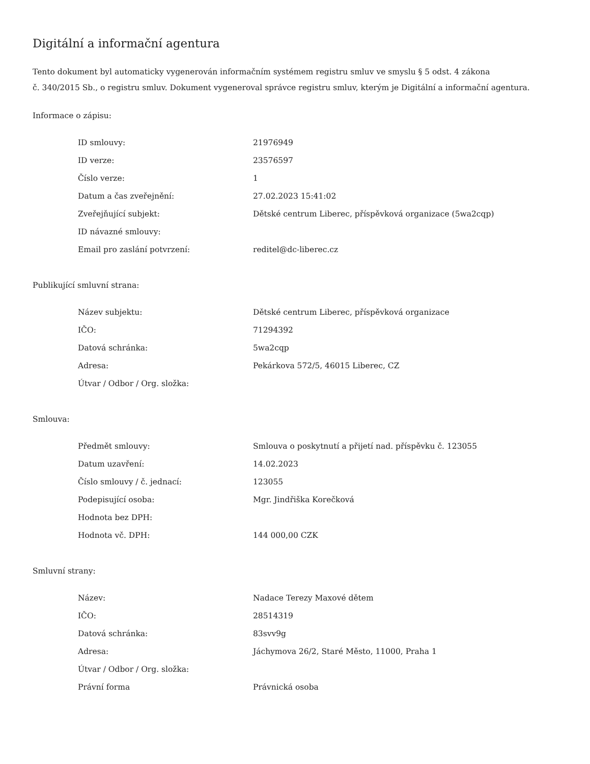Digitální a informační agentura
Tento dokument byl automaticky vygenerován informačním systémem registru smluv ve smyslu § 5 odst. 4 zákona
č. 340/2015 Sb., o registru smluv. Dokument vygeneroval správce registru smluv, kterým je Digitální a informační agentura.
Informace o zápisu:
| ID smlouvy: | 21976949 |
| ID verze: | 23576597 |
| Číslo verze: | 1 |
| Datum a čas zveřejnění: | 27.02.2023 15:41:02 |
| Zveřejňující subjekt: | Dětské centrum Liberec, příspěvková organizace (5wa2cqp) |
| ID návazné smlouvy: | |
| Email pro zaslání potvrzení: | reditel@dc-liberec.cz |
Publikující smluvní strana:
| Název subjektu: | Dětské centrum Liberec, příspěvková organizace |
| IČO: | 71294392 |
| Datová schránka: | 5wa2cqp |
| Adresa: | Pekárkova 572/5, 46015 Liberec, CZ |
| Útvar / Odbor / Org. složka: | |
Smlouva:
| Předmět smlouvy: | Smlouva o poskytnutí a přijetí nad. příspěvku č. 123055 |
| Datum uzavření: | 14.02.2023 |
| Číslo smlouvy / č. jednací: | 123055 |
| Podepisující osoba: | Mgr. Jindřiška Korečková |
| Hodnota bez DPH: | |
| Hodnota vč. DPH: | 144 000,00 CZK |
Smluvní strany:
| Název: | Nadace Terezy Maxové dětem |
| IČO: | 28514319 |
| Datová schránka: | 83svv9g |
| Adresa: | Jáchymova 26/2, Staré Město, 11000, Praha 1 |
| Útvar / Odbor / Org. složka: | |
| Právní forma | Právnická osoba |